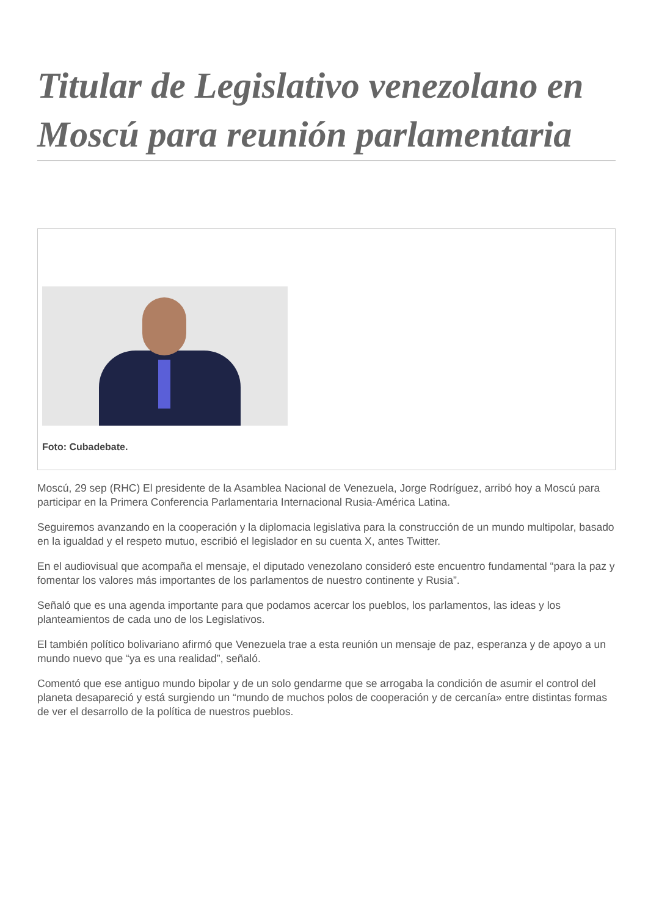Titular de Legislativo venezolano en Moscú para reunión parlamentaria
Foto: Cubadebate.
Moscú, 29 sep (RHC) El presidente de la Asamblea Nacional de Venezuela, Jorge Rodríguez, arribó hoy a Moscú para participar en la Primera Conferencia Parlamentaria Internacional Rusia-América Latina.
Seguiremos avanzando en la cooperación y la diplomacia legislativa para la construcción de un mundo multipolar, basado en la igualdad y el respeto mutuo, escribió el legislador en su cuenta X, antes Twitter.
En el audiovisual que acompaña el mensaje, el diputado venezolano consideró este encuentro fundamental “para la paz y fomentar los valores más importantes de los parlamentos de nuestro continente y Rusia”.
Señaló que es una agenda importante para que podamos acercar los pueblos, los parlamentos, las ideas y los planteamientos de cada uno de los Legislativos.
El también político bolivariano afirmó que Venezuela trae a esta reunión un mensaje de paz, esperanza y de apoyo a un mundo nuevo que “ya es una realidad”, señaló.
Comentó que ese antiguo mundo bipolar y de un solo gendarme que se arrogaba la condición de asumir el control del planeta desapareció y está surgiendo un “mundo de muchos polos de cooperación y de cercanía» entre distintas formas de ver el desarrollo de la política de nuestros pueblos.